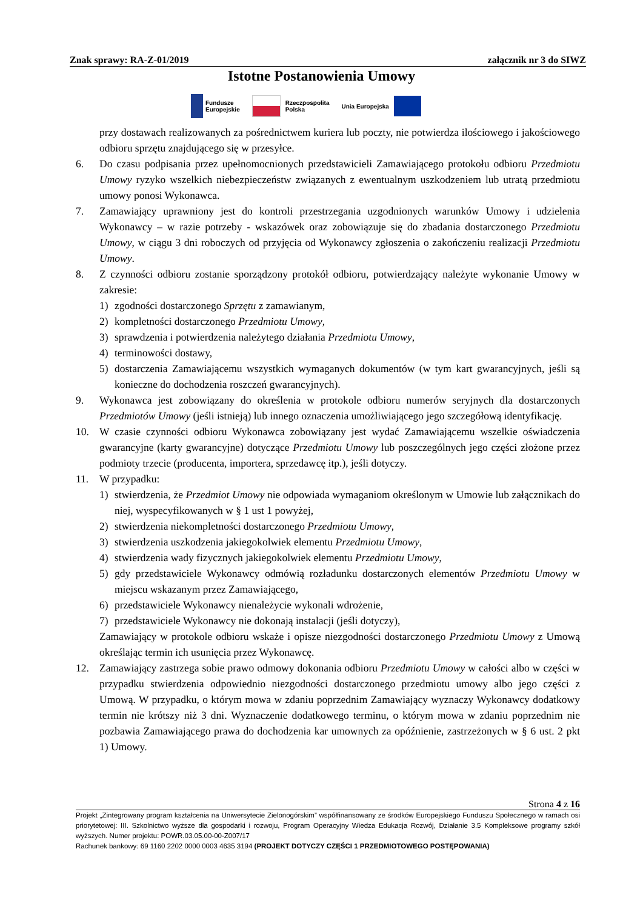Znak sprawy: RA-Z-01/2019 załącznik nr 3 do SIWZ
Istotne Postanowienia Umowy
Fundusze
Europejskie
Rzeczpospolita
Polska
Unia Europejska
przy dostawach realizowanych za pośrednictwem kuriera lub poczty, nie potwierdza ilościowego i jakościowego odbioru sprzętu znajdującego się w przesyłce.
6. Do czasu podpisania przez upełnomocnionych przedstawicieli Zamawiającego protokołu odbioru Przedmiotu Umowy ryzyko wszelkich niebezpieczeństw związanych z ewentualnym uszkodzeniem lub utratą przedmiotu umowy ponosi Wykonawca.
7. Zamawiający uprawniony jest do kontroli przestrzegania uzgodnionych warunków Umowy i udzielenia Wykonawcy – w razie potrzeby - wskazówek oraz zobowiązuje się do zbadania dostarczonego Przedmiotu Umowy, w ciągu 3 dni roboczych od przyjęcia od Wykonawcy zgłoszenia o zakończeniu realizacji Przedmiotu Umowy.
8. Z czynności odbioru zostanie sporządzony protokół odbioru, potwierdzający należyte wykonanie Umowy w zakresie:
1) zgodności dostarczonego Sprzętu z zamawianym,
2) kompletności dostarczonego Przedmiotu Umowy,
3) sprawdzenia i potwierdzenia należytego działania Przedmiotu Umowy,
4) terminowości dostawy,
5) dostarczenia Zamawiającemu wszystkich wymaganych dokumentów (w tym kart gwarancyjnych, jeśli są konieczne do dochodzenia roszczeń gwarancyjnych).
9. Wykonawca jest zobowiązany do określenia w protokole odbioru numerów seryjnych dla dostarczonych Przedmiotów Umowy (jeśli istnieją) lub innego oznaczenia umożliwiającego jego szczegółową identyfikację.
10. W czasie czynności odbioru Wykonawca zobowiązany jest wydać Zamawiającemu wszelkie oświadczenia gwarancyjne (karty gwarancyjne) dotyczące Przedmiotu Umowy lub poszczególnych jego części złożone przez podmioty trzecie (producenta, importera, sprzedawcę itp.), jeśli dotyczy.
11. W przypadku:
1) stwierdzenia, że Przedmiot Umowy nie odpowiada wymaganiom określonym w Umowie lub załącznikach do niej, wyspecyfikowanych w § 1 ust 1 powyżej,
2) stwierdzenia niekompletności dostarczonego Przedmiotu Umowy,
3) stwierdzenia uszkodzenia jakiegokolwiek elementu Przedmiotu Umowy,
4) stwierdzenia wady fizycznych jakiegokolwiek elementu Przedmiotu Umowy,
5) gdy przedstawiciele Wykonawcy odmówią rozładunku dostarczonych elementów Przedmiotu Umowy w miejscu wskazanym przez Zamawiającego,
6) przedstawiciele Wykonawcy nienależycie wykonali wdrożenie,
7) przedstawiciele Wykonawcy nie dokonają instalacji (jeśli dotyczy),
Zamawiający w protokole odbioru wskaże i opisze niezgodności dostarczonego Przedmiotu Umowy z Umową określając termin ich usunięcia przez Wykonawcę.
12. Zamawiający zastrzega sobie prawo odmowy dokonania odbioru Przedmiotu Umowy w całości albo w części w przypadku stwierdzenia odpowiednio niezgodności dostarczonego przedmiotu umowy albo jego części z Umową. W przypadku, o którym mowa w zdaniu poprzednim Zamawiający wyznaczy Wykonawcy dodatkowy termin nie krótszy niż 3 dni. Wyznaczenie dodatkowego terminu, o którym mowa w zdaniu poprzednim nie pozbawia Zamawiającego prawa do dochodzenia kar umownych za opóźnienie, zastrzeżonych w § 6 ust. 2 pkt 1) Umowy.
Strona 4 z 16
Projekt „Zintegrowany program kształcenia na Uniwersytecie Zielonogórskim” współfinansowany ze środków Europejskiego Funduszu Społecznego w ramach osi priorytetowej: III. Szkolnictwo wyższe dla gospodarki i rozwoju, Program Operacyjny Wiedza Edukacja Rozwój, Działanie 3.5 Kompleksowe programy szkół wyższych. Numer projektu: POWR.03.05.00-00-Z007/17
Rachunek bankowy: 69 1160 2202 0000 0003 4635 3194 (PROJEKT DOTYCZY CZĘŚCI 1 PRZEDMIOTOWEGO POSTĘPOWANIA)